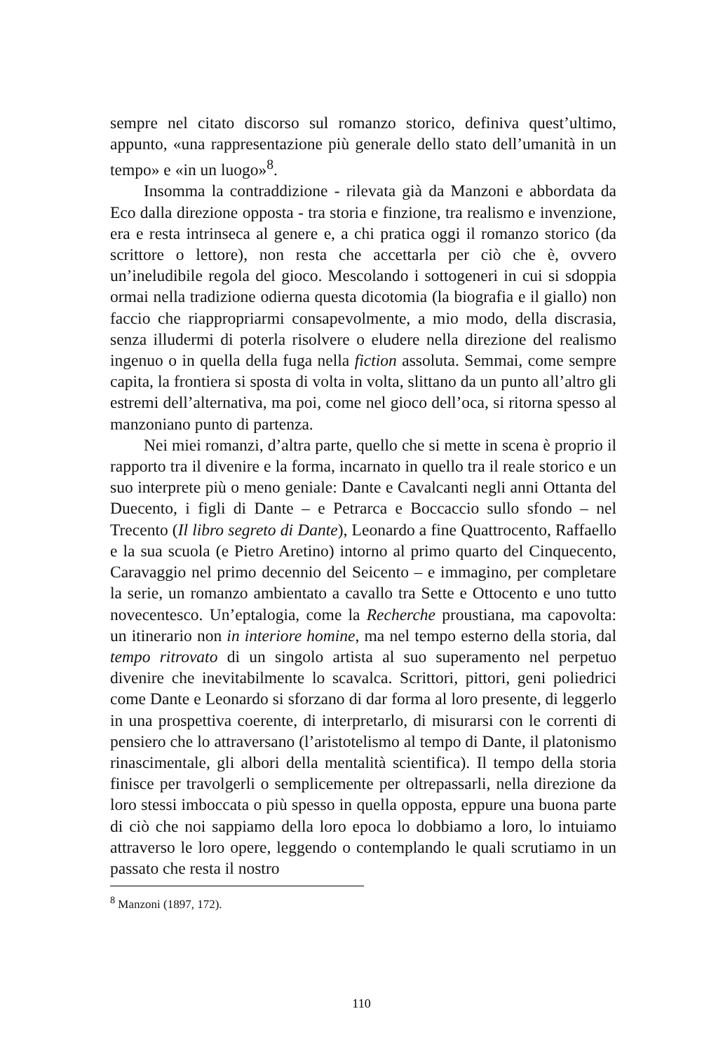sempre nel citato discorso sul romanzo storico, definiva quest’ultimo, appunto, «una rappresentazione più generale dello stato dell’umanità in un tempo» e «in un luogo»<sup>8</sup>.
Insomma la contraddizione - rilevata già da Manzoni e abbordata da Eco dalla direzione opposta - tra storia e finzione, tra realismo e invenzione, era e resta intrinseca al genere e, a chi pratica oggi il romanzo storico (da scrittore o lettore), non resta che accettarla per ciò che è, ovvero un’ineludibile regola del gioco. Mescolando i sottogeneri in cui si sdoppia ormai nella tradizione odierna questa dicotomia (la biografia e il giallo) non faccio che riappropriarmi consapevolmente, a mio modo, della discrasia, senza illudermi di poterla risolvere o eludere nella direzione del realismo ingenuo o in quella della fuga nella fiction assoluta. Semmai, come sempre capita, la frontiera si sposta di volta in volta, slittano da un punto all’altro gli estremi dell’alternativa, ma poi, come nel gioco dell’oca, si ritorna spesso al manzoniano punto di partenza.
Nei miei romanzi, d’altra parte, quello che si mette in scena è proprio il rapporto tra il divenire e la forma, incarnato in quello tra il reale storico e un suo interprete più o meno geniale: Dante e Cavalcanti negli anni Ottanta del Duecento, i figli di Dante – e Petrarca e Boccaccio sullo sfondo – nel Trecento (Il libro segreto di Dante), Leonardo a fine Quattrocento, Raffaello e la sua scuola (e Pietro Aretino) intorno al primo quarto del Cinquecento, Caravaggio nel primo decennio del Seicento – e immagino, per completare la serie, un romanzo ambientato a cavallo tra Sette e Ottocento e uno tutto novecentesco. Un’eptalogia, come la Recherche proustiana, ma capovolta: un itinerario non in interiore homine, ma nel tempo esterno della storia, dal tempo ritrovato di un singolo artista al suo superamento nel perpetuo divenire che inevitabilmente lo scavalca. Scrittori, pittori, geni poliedrici come Dante e Leonardo si sforzano di dar forma al loro presente, di leggerlo in una prospettiva coerente, di interpretarlo, di misurarsi con le correnti di pensiero che lo attraversano (l’aristotelismo al tempo di Dante, il platonismo rinascimentale, gli albori della mentalità scientifica). Il tempo della storia finisce per travolgerli o semplicemente per oltrepassarli, nella direzione da loro stessi imboccata o più spesso in quella opposta, eppure una buona parte di ciò che noi sappiamo della loro epoca lo dobbiamo a loro, lo intuiamo attraverso le loro opere, leggendo o contemplando le quali scrutiamo in un passato che resta il nostro
<sup>8</sup> Manzoni (1897, 172).
110